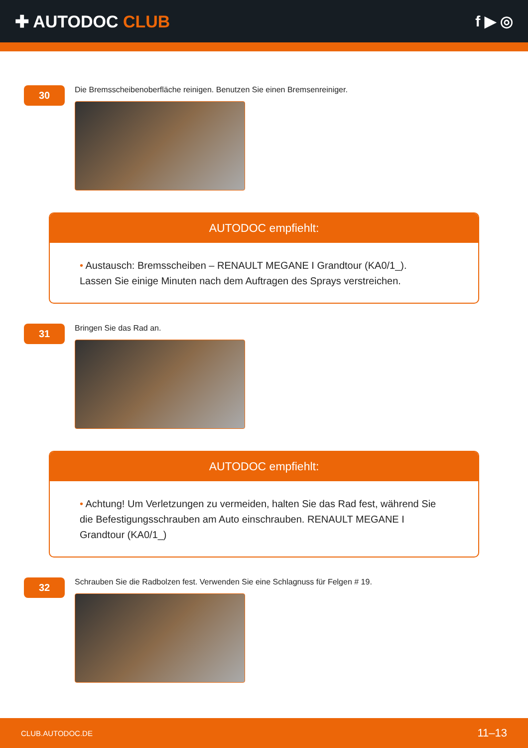✚ AUTODOC CLUB f ▶ ◎
30
Die Bremsscheibenoberfläche reinigen. Benutzen Sie einen Bremsenreiniger.
AUTODOC empfiehlt:
• Austausch: Bremsscheiben – RENAULT MEGANE I Grandtour (KA0/1_). Lassen Sie einige Minuten nach dem Auftragen des Sprays verstreichen.
31
Bringen Sie das Rad an.
AUTODOC empfiehlt:
• Achtung! Um Verletzungen zu vermeiden, halten Sie das Rad fest, während Sie die Befestigungsschrauben am Auto einschrauben. RENAULT MEGANE I Grandtour (KA0/1_)
32
Schrauben Sie die Radbolzen fest. Verwenden Sie eine Schlagnuss für Felgen # 19.
CLUB.AUTODOC.DE 11–13